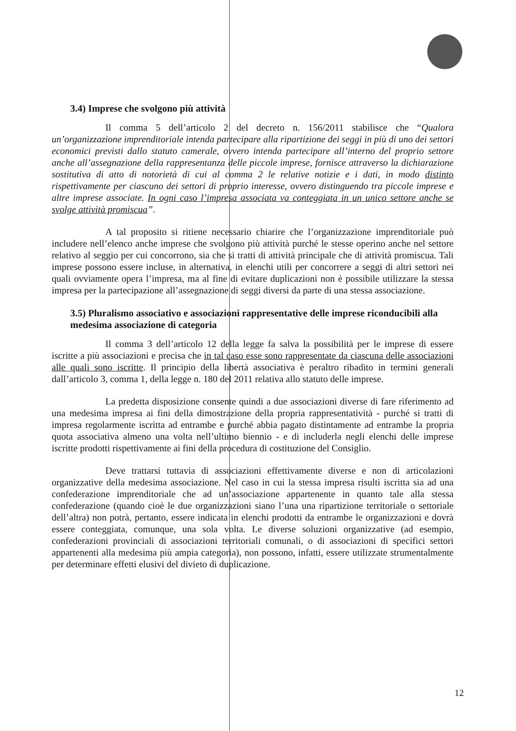3.4) Imprese che svolgono più attività
Il comma 5 dell’articolo 2 del decreto n. 156/2011 stabilisce che “Qualora un’organizzazione imprenditoriale intenda partecipare alla ripartizione dei seggi in più di uno dei settori economici previsti dallo statuto camerale, ovvero intenda partecipare all’interno del proprio settore anche all’assegnazione della rappresentanza delle piccole imprese, fornisce attraverso la dichiarazione sostitutiva di atto di notorietà di cui al comma 2 le relative notizie e i dati, in modo distinto rispettivamente per ciascuno dei settori di proprio interesse, ovvero distinguendo tra piccole imprese e altre imprese associate. In ogni caso l’impresa associata va conteggiata in un unico settore anche se svolge attività promiscua”.
A tal proposito si ritiene necessario chiarire che l’organizzazione imprenditoriale può includere nell’elenco anche imprese che svolgono più attività purché le stesse operino anche nel settore relativo al seggio per cui concorrono, sia che si tratti di attività principale che di attività promiscua. Tali imprese possono essere incluse, in alternativa, in elenchi utili per concorrere a seggi di altri settori nei quali ovviamente opera l’impresa, ma al fine di evitare duplicazioni non è possibile utilizzare la stessa impresa per la partecipazione all’assegnazione di seggi diversi da parte di una stessa associazione.
3.5) Pluralismo associativo e associazioni rappresentative delle imprese riconducibili alla medesima associazione di categoria
Il comma 3 dell’articolo 12 della legge fa salva la possibilità per le imprese di essere iscritte a più associazioni e precisa che in tal caso esse sono rappresentate da ciascuna delle associazioni alle quali sono iscritte. Il principio della libertà associativa è peraltro ribadito in termini generali dall’articolo 3, comma 1, della legge n. 180 del 2011 relativa allo statuto delle imprese.
La predetta disposizione consente quindi a due associazioni diverse di fare riferimento ad una medesima impresa ai fini della dimostrazione della propria rappresentatività - purché si tratti di impresa regolarmente iscritta ad entrambe e purché abbia pagato distintamente ad entrambe la propria quota associativa almeno una volta nell’ultimo biennio - e di includerla negli elenchi delle imprese iscritte prodotti rispettivamente ai fini della procedura di costituzione del Consiglio.
Deve trattarsi tuttavia di associazioni effettivamente diverse e non di articolazioni organizzative della medesima associazione. Nel caso in cui la stessa impresa risulti iscritta sia ad una confederazione imprenditoriale che ad un’associazione appartenente in quanto tale alla stessa confederazione (quando cioè le due organizzazioni siano l’una una ripartizione territoriale o settoriale dell’altra) non potrà, pertanto, essere indicata in elenchi prodotti da entrambe le organizzazioni e dovrà essere conteggiata, comunque, una sola volta. Le diverse soluzioni organizzative (ad esempio, confederazioni provinciali di associazioni territoriali comunali, o di associazioni di specifici settori appartenenti alla medesima più ampia categoria), non possono, infatti, essere utilizzate strumentalmente per determinare effetti elusivi del divieto di duplicazione.
12